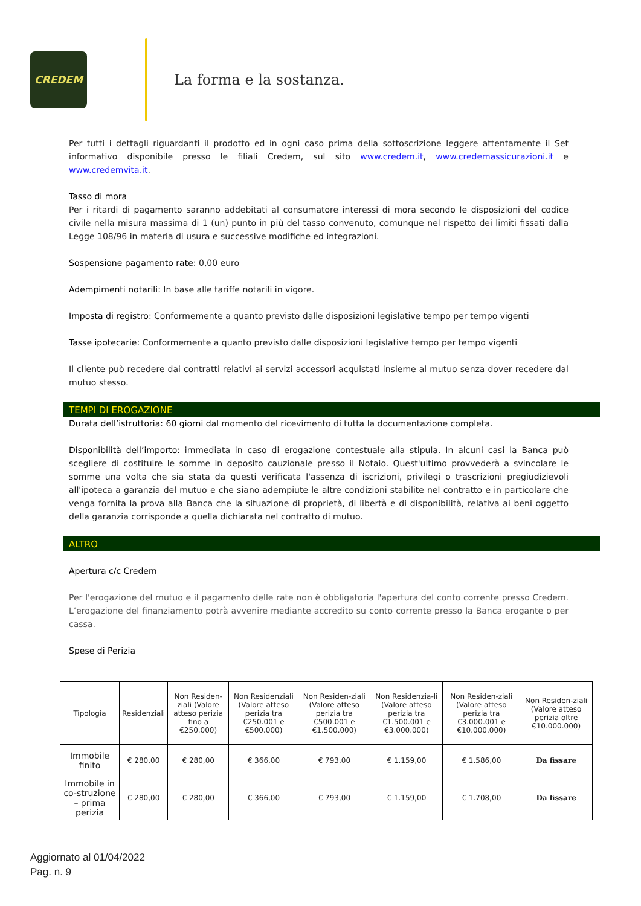CREDEM
La forma e la sostanza.
Per tutti i dettagli riguardanti il prodotto ed in ogni caso prima della sottoscrizione leggere attentamente il Set informativo disponibile presso le filiali Credem, sul sito www.credem.it, www.credemassicurazioni.it e www.credemvita.it.
Tasso di mora
Per i ritardi di pagamento saranno addebitati al consumatore interessi di mora secondo le disposizioni del codice civile nella misura massima di 1 (un) punto in più del tasso convenuto, comunque nel rispetto dei limiti fissati dalla Legge 108/96 in materia di usura e successive modifiche ed integrazioni.
Sospensione pagamento rate: 0,00 euro
Adempimenti notarili: In base alle tariffe notarili in vigore.
Imposta di registro: Conformemente a quanto previsto dalle disposizioni legislative tempo per tempo vigenti
Tasse ipotecarie: Conformemente a quanto previsto dalle disposizioni legislative tempo per tempo vigenti
Il cliente può recedere dai contratti relativi ai servizi accessori acquistati insieme al mutuo senza dover recedere dal mutuo stesso.
TEMPI DI EROGAZIONE
Durata dell’istruttoria: 60 giorni dal momento del ricevimento di tutta la documentazione completa.
Disponibilità dell’importo: immediata in caso di erogazione contestuale alla stipula. In alcuni casi la Banca può scegliere di costituire le somme in deposito cauzionale presso il Notaio. Quest'ultimo provvederà a svincolare le somme una volta che sia stata da questi verificata l'assenza di iscrizioni, privilegi o trascrizioni pregiudizievoli all'ipoteca a garanzia del mutuo e che siano adempiute le altre condizioni stabilite nel contratto e in particolare che venga fornita la prova alla Banca che la situazione di proprietà, di libertà e di disponibilità, relativa ai beni oggetto della garanzia corrisponde a quella dichiarata nel contratto di mutuo.
ALTRO
Apertura c/c Credem
Per l'erogazione del mutuo e il pagamento delle rate non è obbligatoria l'apertura del conto corrente presso Credem. L’erogazione del finanziamento potrà avvenire mediante accredito su conto corrente presso la Banca erogante o per cassa.
Spese di Perizia
| Tipologia | Residenziali | Non Residen-ziali (Valore atteso perizia fino a €250.000) | Non Residenziali (Valore atteso perizia tra €250.001 e €500.000) | Non Residen-ziali (Valore atteso perizia tra €500.001 e €1.500.000) | Non Residenzia-li (Valore atteso perizia tra €1.500.001 e €3.000.000) | Non Residen-ziali (Valore atteso perizia tra €3.000.001 e €10.000.000) | Non Residen-ziali (Valore atteso perizia oltre €10.000.000) |
| --- | --- | --- | --- | --- | --- | --- | --- |
| Immobile finito | € 280,00 | € 280,00 | € 366,00 | € 793,00 | € 1.159,00 | € 1.586,00 | Da fissare |
| Immobile in co-struzione – prima perizia | € 280,00 | € 280,00 | € 366,00 | € 793,00 | € 1.159,00 | € 1.708,00 | Da fissare |
Aggiornato al 01/04/2022
Pag. n. 9